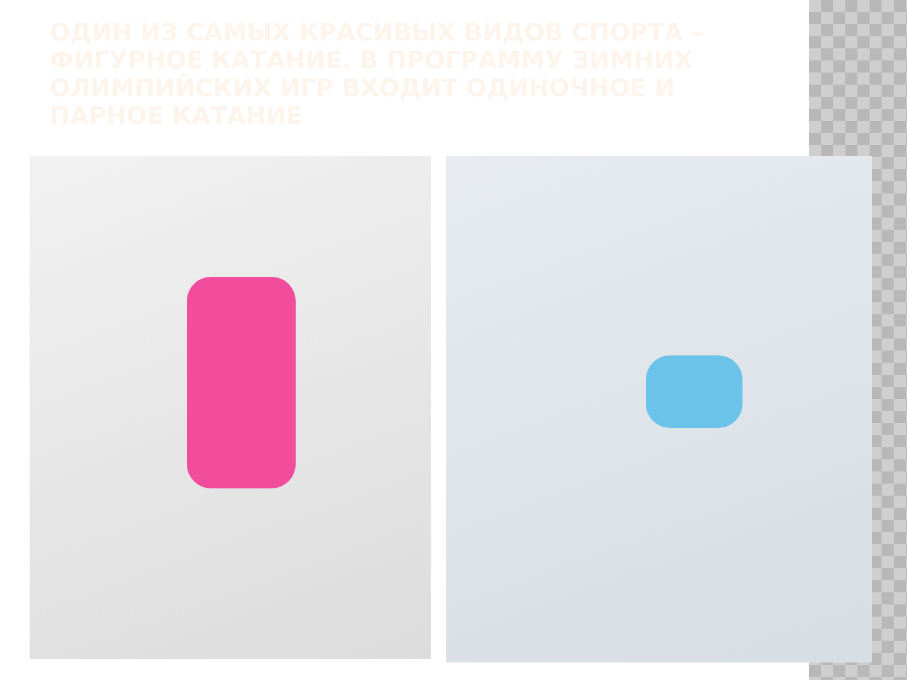ОДИН ИЗ САМЫХ КРАСИВЫХ ВИДОВ СПОРТА – ФИГУРНОЕ КАТАНИЕ. В ПРОГРАММУ ЗИМНИХ ОЛИМПИЙСКИХ ИГР ВХОДИТ ОДИНОЧНОЕ И ПАРНОЕ КАТАНИЕ